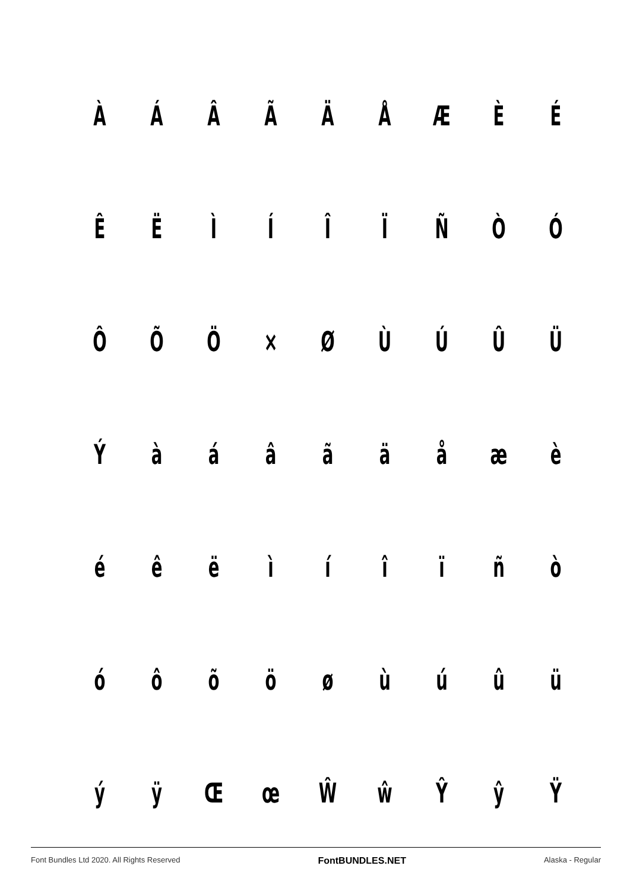ÀÁÂÃÄÅÆÈÉ
ÊËÌÍÎÏÑÒÓ
ÔÕÖ × ØÙÚÛÜ
Ýàáâãäåæè
éêëìíîïñò
óôõöøùúûü
ýÿŒœŴŵŶŷŸ
Font Bundles Ltd 2020. All Rights Reserved FontBUNDLES.NET Alaska - Regular